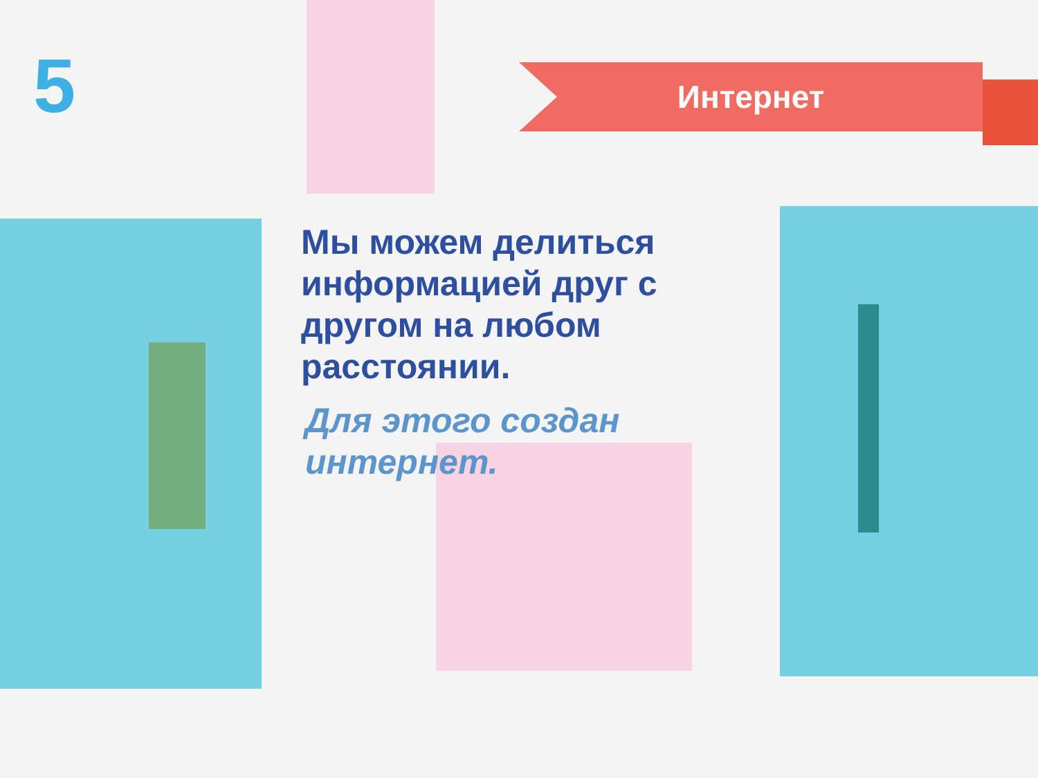5 Интернет
Мы можем делиться информацией друг с другом на любом расстоянии.
Для этого создан интернет.